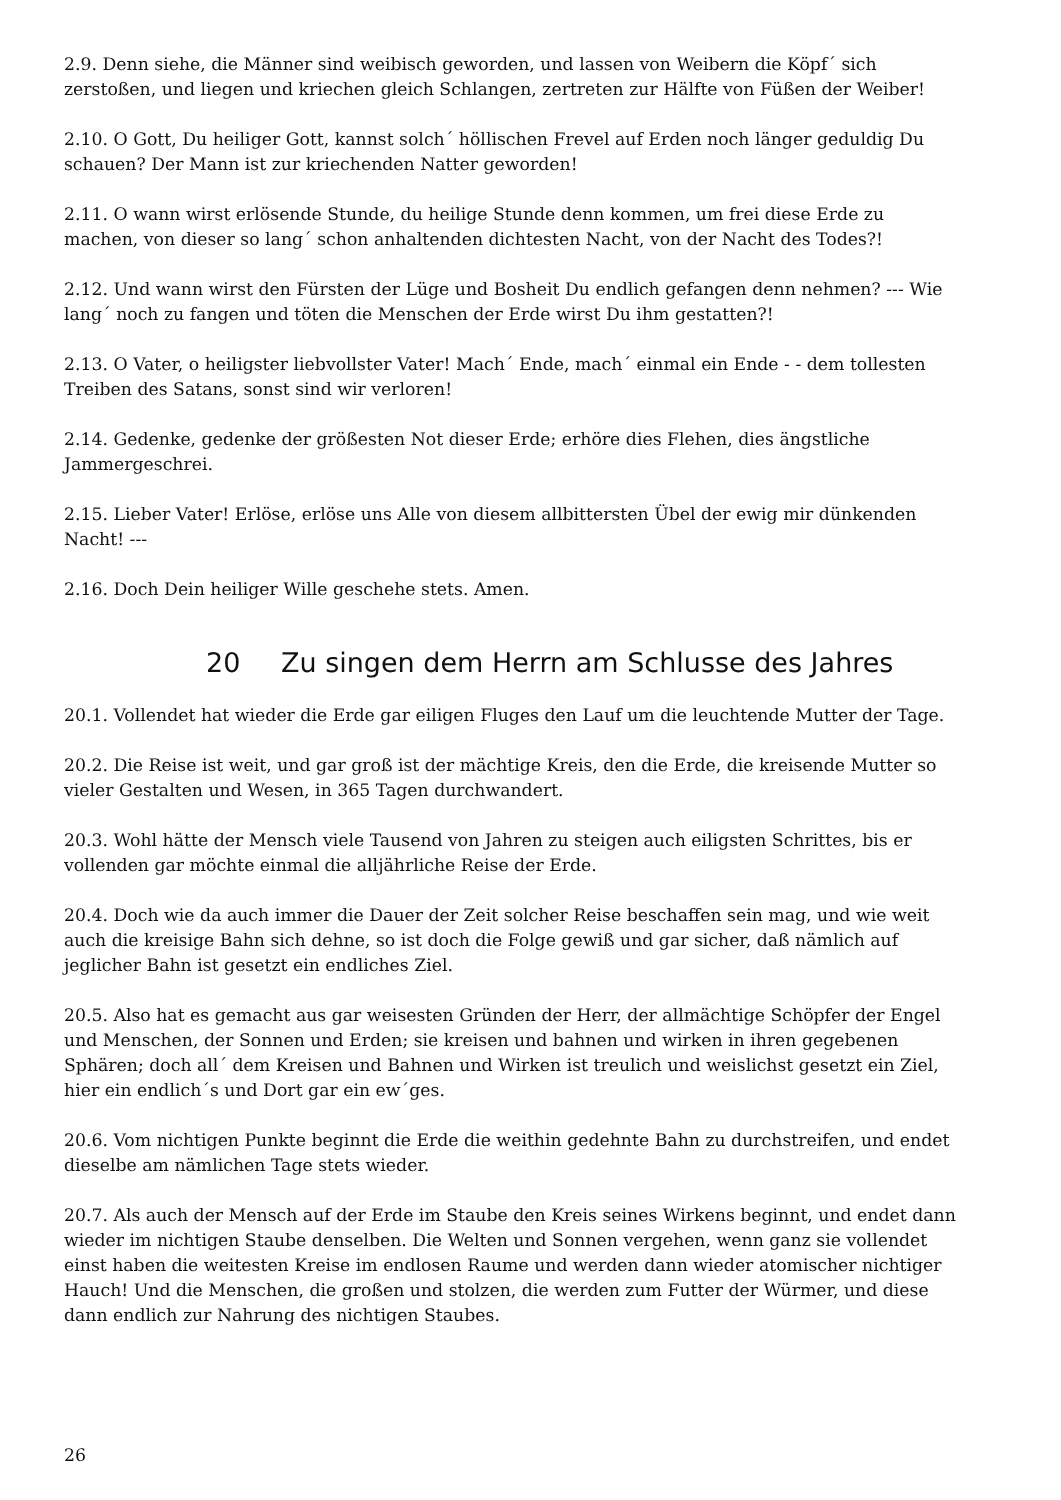2.9. Denn siehe, die Männer sind weibisch geworden, und lassen von Weibern die Köpf´ sich zerstoßen, und liegen und kriechen gleich Schlangen, zertreten zur Hälfte von Füßen der Weiber!
2.10. O Gott, Du heiliger Gott, kannst solch´ höllischen Frevel auf Erden noch länger geduldig Du schauen? Der Mann ist zur kriechenden Natter geworden!
2.11. O wann wirst erlösende Stunde, du heilige Stunde denn kommen, um frei diese Erde zu machen, von dieser so lang´ schon anhaltenden dichtesten Nacht, von der Nacht des Todes?!
2.12. Und wann wirst den Fürsten der Lüge und Bosheit Du endlich gefangen denn nehmen? --- Wie lang´ noch zu fangen und töten die Menschen der Erde wirst Du ihm gestatten?!
2.13. O Vater, o heiligster liebvollster Vater! Mach´ Ende, mach´ einmal ein Ende - - dem tollesten Treiben des Satans, sonst sind wir verloren!
2.14. Gedenke, gedenke der größesten Not dieser Erde; erhöre dies Flehen, dies ängstliche Jammergeschrei.
2.15. Lieber Vater! Erlöse, erlöse uns Alle von diesem allbittersten Übel der ewig mir dünkenden Nacht! ---
2.16. Doch Dein heiliger Wille geschehe stets. Amen.
20 Zu singen dem Herrn am Schlusse des Jahres
20.1. Vollendet hat wieder die Erde gar eiligen Fluges den Lauf um die leuchtende Mutter der Tage.
20.2. Die Reise ist weit, und gar groß ist der mächtige Kreis, den die Erde, die kreisende Mutter so vieler Gestalten und Wesen, in 365 Tagen durchwandert.
20.3. Wohl hätte der Mensch viele Tausend von Jahren zu steigen auch eiligsten Schrittes, bis er vollenden gar möchte einmal die alljährliche Reise der Erde.
20.4. Doch wie da auch immer die Dauer der Zeit solcher Reise beschaffen sein mag, und wie weit auch die kreisige Bahn sich dehne, so ist doch die Folge gewiß und gar sicher, daß nämlich auf jeglicher Bahn ist gesetzt ein endliches Ziel.
20.5. Also hat es gemacht aus gar weisesten Gründen der Herr, der allmächtige Schöpfer der Engel und Menschen, der Sonnen und Erden; sie kreisen und bahnen und wirken in ihren gegebenen Sphären; doch all´ dem Kreisen und Bahnen und Wirken ist treulich und weislichst gesetzt ein Ziel, hier ein endlich´s und Dort gar ein ew´ges.
20.6. Vom nichtigen Punkte beginnt die Erde die weithin gedehnte Bahn zu durchstreifen, und endet dieselbe am nämlichen Tage stets wieder.
20.7. Als auch der Mensch auf der Erde im Staube den Kreis seines Wirkens beginnt, und endet dann wieder im nichtigen Staube denselben. Die Welten und Sonnen vergehen, wenn ganz sie vollendet einst haben die weitesten Kreise im endlosen Raume und werden dann wieder atomischer nichtiger Hauch! Und die Menschen, die großen und stolzen, die werden zum Futter der Würmer, und diese dann endlich zur Nahrung des nichtigen Staubes.
26